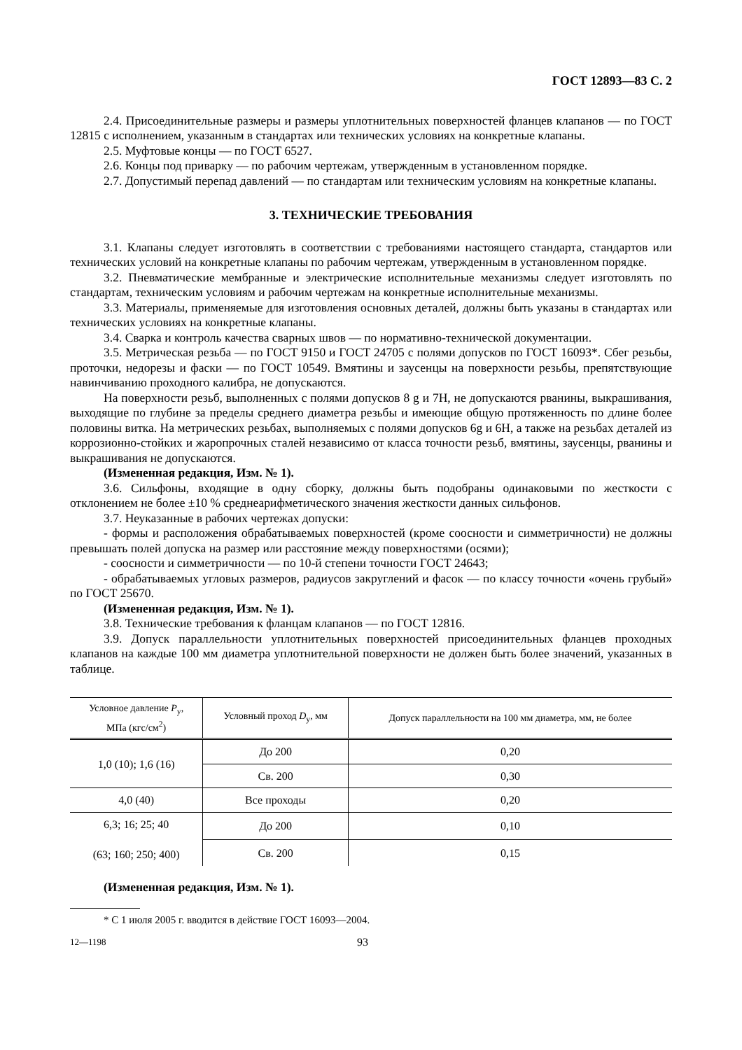ГОСТ 12893—83 С. 2
2.4. Присоединительные размеры и размеры уплотнительных поверхностей фланцев клапанов — по ГОСТ 12815 с исполнением, указанным в стандартах или технических условиях на конкретные клапаны.
2.5. Муфтовые концы — по ГОСТ 6527.
2.6. Концы под приварку — по рабочим чертежам, утвержденным в установленном порядке.
2.7. Допустимый перепад давлений — по стандартам или техническим условиям на конкретные клапаны.
3. ТЕХНИЧЕСКИЕ ТРЕБОВАНИЯ
3.1. Клапаны следует изготовлять в соответствии с требованиями настоящего стандарта, стандартов или технических условий на конкретные клапаны по рабочим чертежам, утвержденным в установленном порядке.
3.2. Пневматические мембранные и электрические исполнительные механизмы следует изготовлять по стандартам, техническим условиям и рабочим чертежам на конкретные исполнительные механизмы.
3.3. Материалы, применяемые для изготовления основных деталей, должны быть указаны в стандартах или технических условиях на конкретные клапаны.
3.4. Сварка и контроль качества сварных швов — по нормативно-технической документации.
3.5. Метрическая резьба — по ГОСТ 9150 и ГОСТ 24705 с полями допусков по ГОСТ 16093*. Сбег резьбы, проточки, недорезы и фаски — по ГОСТ 10549. Вмятины и заусенцы на поверхности резьбы, препятствующие навинчиванию проходного калибра, не допускаются.
На поверхности резьб, выполненных с полями допусков 8 g и 7H, не допускаются рванины, выкрашивания, выходящие по глубине за пределы среднего диаметра резьбы и имеющие общую протяженность по длине более половины витка. На метрических резьбах, выполняемых с полями допусков 6g и 6H, а также на резьбах деталей из коррозионно-стойких и жаропрочных сталей независимо от класса точности резьб, вмятины, заусенцы, рванины и выкрашивания не допускаются.
(Измененная редакция, Изм. № 1).
3.6. Сильфоны, входящие в одну сборку, должны быть подобраны одинаковыми по жесткости с отклонением не более ±10 % среднеарифметического значения жесткости данных сильфонов.
3.7. Неуказанные в рабочих чертежах допуски:
- формы и расположения обрабатываемых поверхностей (кроме соосности и симметричности) не должны превышать полей допуска на размер или расстояние между поверхностями (осями);
- соосности и симметричности — по 10-й степени точности ГОСТ 24643;
- обрабатываемых угловых размеров, радиусов закруглений и фасок — по классу точности «очень грубый» по ГОСТ 25670.
(Измененная редакция, Изм. № 1).
3.8. Технические требования к фланцам клапанов — по ГОСТ 12816.
3.9. Допуск параллельности уплотнительных поверхностей присоединительных фланцев проходных клапанов на каждые 100 мм диаметра уплотнительной поверхности не должен быть более значений, указанных в таблице.
| Условное давление P<sub>у</sub>, МПа (кгс/см<sup>2</sup>) | Условный проход D<sub>у</sub>, мм | Допуск параллельности на 100 мм диаметра, мм, не более |
| --- | --- | --- |
| 1,0 (10); 1,6 (16) | До 200 | 0,20 |
| | Св. 200 | 0,30 |
| 4,0 (40) | Все проходы | 0,20 |
| 6,3; 16; 25; 40 (63; 160; 250; 400) | До 200 | 0,10 |
| | Св. 200 | 0,15 |
(Измененная редакция, Изм. № 1).
* С 1 июля 2005 г. вводится в действие ГОСТ 16093—2004.
12—1198 93